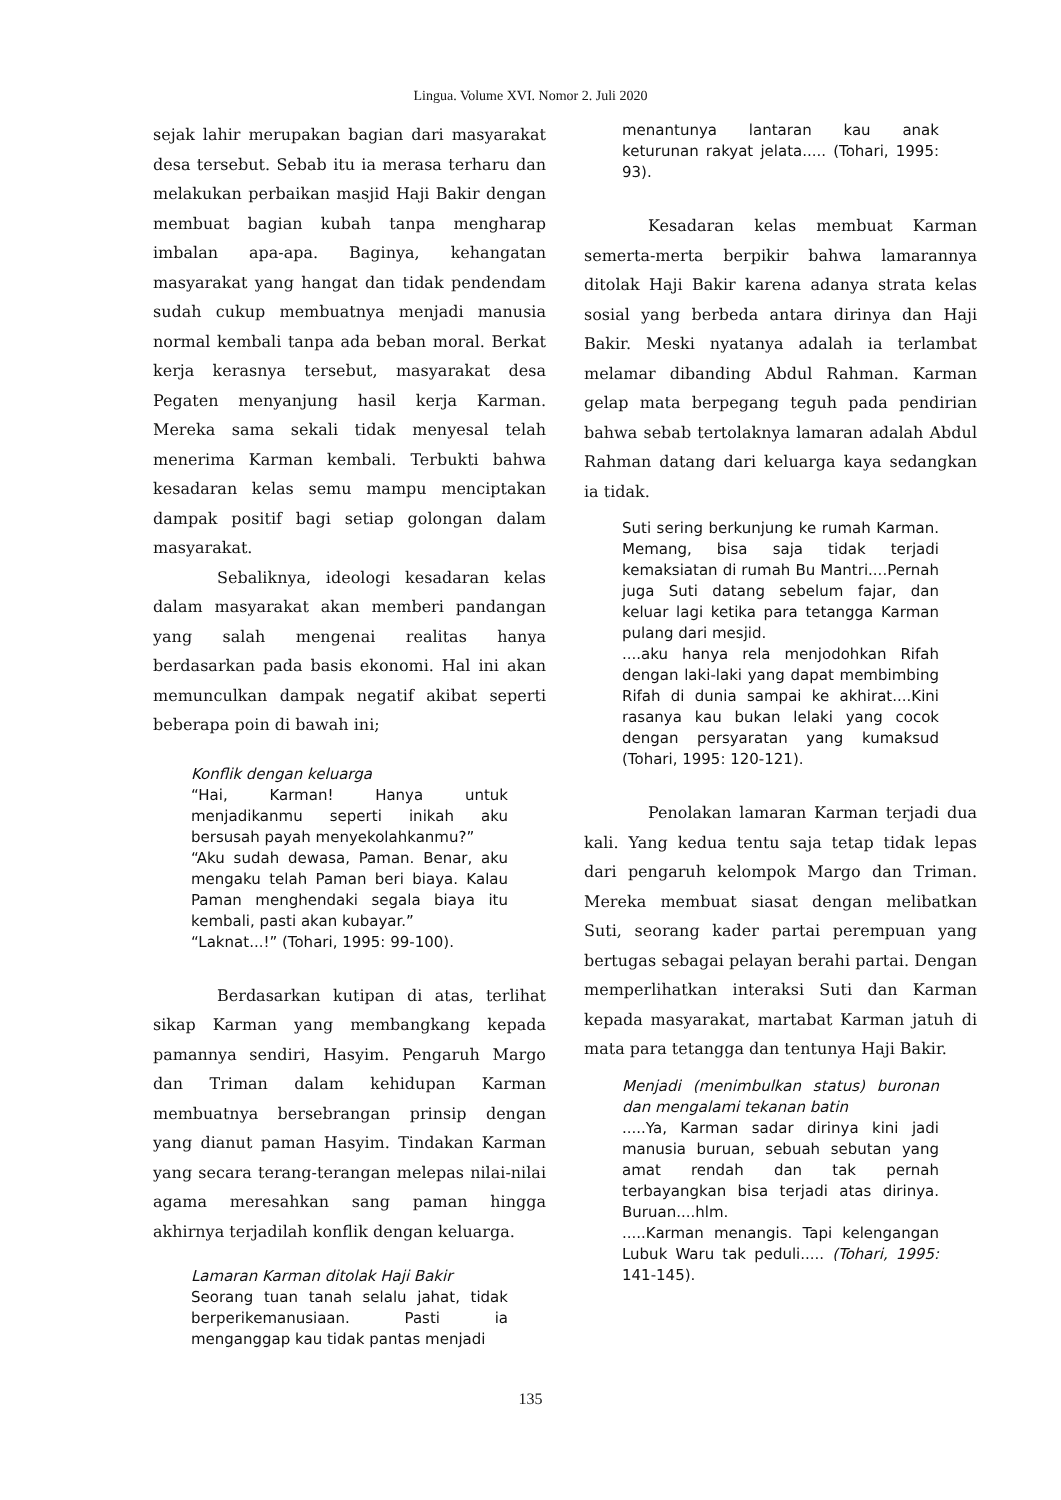Lingua. Volume XVI. Nomor 2. Juli 2020
sejak lahir merupakan bagian dari masyarakat desa tersebut. Sebab itu ia merasa terharu dan melakukan perbaikan masjid Haji Bakir dengan membuat bagian kubah tanpa mengharap imbalan apa-apa. Baginya, kehangatan masyarakat yang hangat dan tidak pendendam sudah cukup membuatnya menjadi manusia normal kembali tanpa ada beban moral. Berkat kerja kerasnya tersebut, masyarakat desa Pegaten menyanjung hasil kerja Karman. Mereka sama sekali tidak menyesal telah menerima Karman kembali. Terbukti bahwa kesadaran kelas semu mampu menciptakan dampak positif bagi setiap golongan dalam masyarakat.
Sebaliknya, ideologi kesadaran kelas dalam masyarakat akan memberi pandangan yang salah mengenai realitas hanya berdasarkan pada basis ekonomi. Hal ini akan memunculkan dampak negatif akibat seperti beberapa poin di bawah ini;
Konflik dengan keluarga
“Hai, Karman! Hanya untuk menjadikanmu seperti inikah aku bersusah payah menyekolahkanmu?”
“Aku sudah dewasa, Paman. Benar, aku mengaku telah Paman beri biaya. Kalau Paman menghendaki segala biaya itu kembali, pasti akan kubayar.”
“Laknat...!” (Tohari, 1995: 99-100).
Berdasarkan kutipan di atas, terlihat sikap Karman yang membangkang kepada pamannya sendiri, Hasyim. Pengaruh Margo dan Triman dalam kehidupan Karman membuatnya bersebrangan prinsip dengan yang dianut paman Hasyim. Tindakan Karman yang secara terang-terangan melepas nilai-nilai agama meresahkan sang paman hingga akhirnya terjadilah konflik dengan keluarga.
Lamaran Karman ditolak Haji Bakir
Seorang tuan tanah selalu jahat, tidak berperikemanusiaan. Pasti ia menganggap kau tidak pantas menjadi
menantunya lantaran kau anak keturunan rakyat jelata..... (Tohari, 1995: 93).
Kesadaran kelas membuat Karman semerta-merta berpikir bahwa lamarannya ditolak Haji Bakir karena adanya strata kelas sosial yang berbeda antara dirinya dan Haji Bakir. Meski nyatanya adalah ia terlambat melamar dibanding Abdul Rahman. Karman gelap mata berpegang teguh pada pendirian bahwa sebab tertolaknya lamaran adalah Abdul Rahman datang dari keluarga kaya sedangkan ia tidak.
Suti sering berkunjung ke rumah Karman. Memang, bisa saja tidak terjadi kemaksiatan di rumah Bu Mantri....Pernah juga Suti datang sebelum fajar, dan keluar lagi ketika para tetangga Karman pulang dari mesjid.
....aku hanya rela menjodohkan Rifah dengan laki-laki yang dapat membimbing Rifah di dunia sampai ke akhirat....Kini rasanya kau bukan lelaki yang cocok dengan persyaratan yang kumaksud (Tohari, 1995: 120-121).
Penolakan lamaran Karman terjadi dua kali. Yang kedua tentu saja tetap tidak lepas dari pengaruh kelompok Margo dan Triman. Mereka membuat siasat dengan melibatkan Suti, seorang kader partai perempuan yang bertugas sebagai pelayan berahi partai. Dengan memperlihatkan interaksi Suti dan Karman kepada masyarakat, martabat Karman jatuh di mata para tetangga dan tentunya Haji Bakir.
Menjadi (menimbulkan status) buronan dan mengalami tekanan batin.....Ya, Karman sadar dirinya kini jadi manusia buruan, sebuah sebutan yang amat rendah dan tak pernah terbayangkan bisa terjadi atas dirinya. Buruan....hlm.
.....Karman menangis. Tapi kelengangan Lubuk Waru tak peduli..... (Tohari, 1995: 141-145).
135